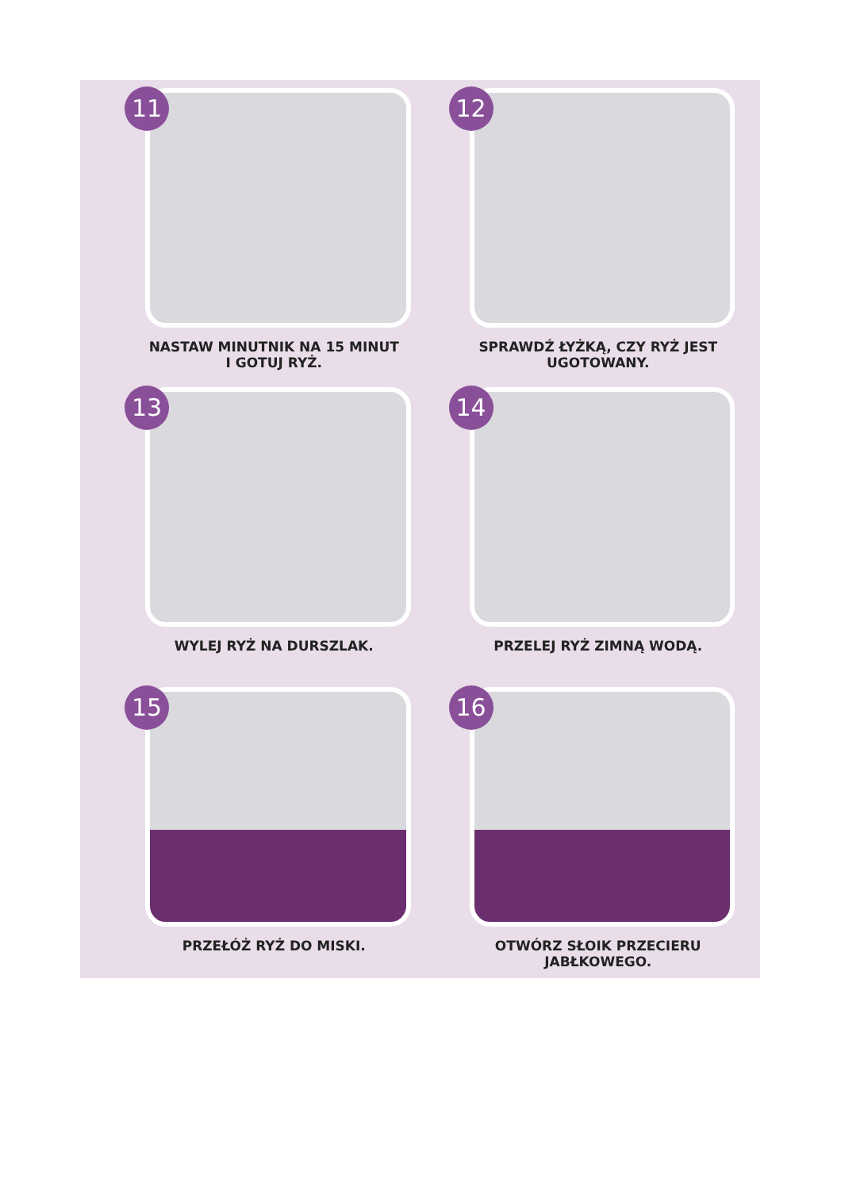11
NASTAW MINUTNIK NA 15 MINUT
I GOTUJ RYŻ.
12
SPRAWDŹ ŁYŻKĄ, CZY RYŻ JEST
UGOTOWANY.
13
WYLEJ RYŻ NA DURSZLAK.
14
PRZELEJ RYŻ ZIMNĄ WODĄ.
15
PRZEŁÓŻ RYŻ DO MISKI.
16
OTWÓRZ SŁOIK PRZECIERU
JABŁKOWEGO.